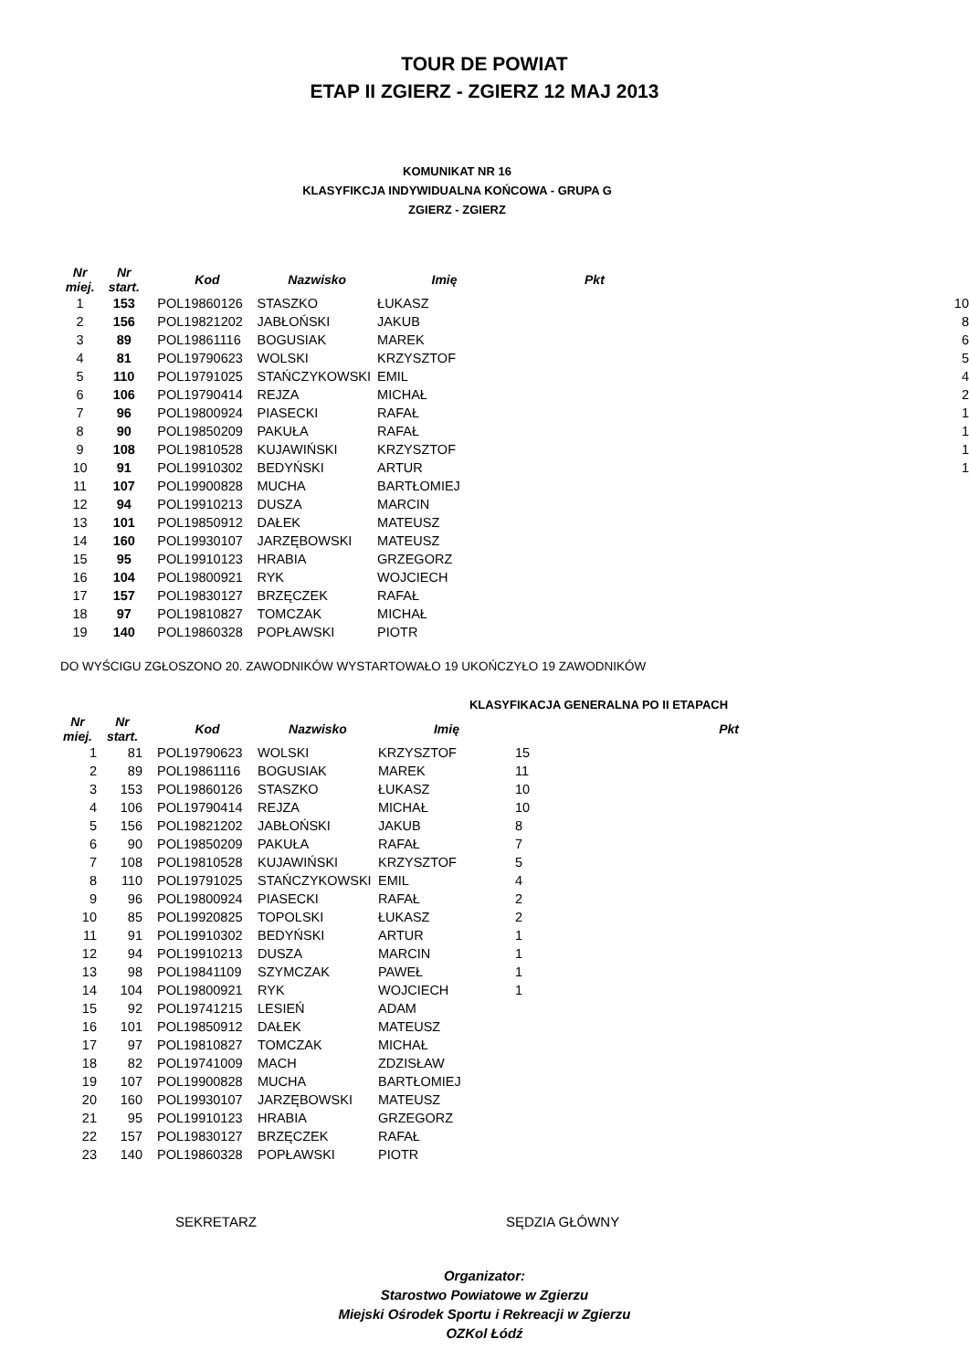TOUR DE POWIAT
ETAP II ZGIERZ - ZGIERZ 12 MAJ 2013
KOMUNIKAT NR 16
KLASYFIKCJA INDYWIDUALNA KOŃCOWA - GRUPA G
ZGIERZ - ZGIERZ
| Nr miej. | Nr start. | Kod | Nazwisko | Imię | Pkt | |
| --- | --- | --- | --- | --- | --- | --- |
| 1 | 153 | POL19860126 | STASZKO | ŁUKASZ | | 10 |
| 2 | 156 | POL19821202 | JABŁOŃSKI | JAKUB | | 8 |
| 3 | 89 | POL19861116 | BOGUSIAK | MAREK | | 6 |
| 4 | 81 | POL19790623 | WOLSKI | KRZYSZTOF | | 5 |
| 5 | 110 | POL19791025 | STAŃCZYKOWSKI | EMIL | | 4 |
| 6 | 106 | POL19790414 | REJZA | MICHAŁ | | 2 |
| 7 | 96 | POL19800924 | PIASECKI | RAFAŁ | | 1 |
| 8 | 90 | POL19850209 | PAKUŁA | RAFAŁ | | 1 |
| 9 | 108 | POL19810528 | KUJAWIŃSKI | KRZYSZTOF | | 1 |
| 10 | 91 | POL19910302 | BEDYŃSKI | ARTUR | | 1 |
| 11 | 107 | POL19900828 | MUCHA | BARTŁOMIEJ | | |
| 12 | 94 | POL19910213 | DUSZA | MARCIN | | |
| 13 | 101 | POL19850912 | DAŁEK | MATEUSZ | | |
| 14 | 160 | POL19930107 | JARZĘBOWSKI | MATEUSZ | | |
| 15 | 95 | POL19910123 | HRABIA | GRZEGORZ | | |
| 16 | 104 | POL19800921 | RYK | WOJCIECH | | |
| 17 | 157 | POL19830127 | BRZĘCZEK | RAFAŁ | | |
| 18 | 97 | POL19810827 | TOMCZAK | MICHAŁ | | |
| 19 | 140 | POL19860328 | POPŁAWSKI | PIOTR | | |
DO WYŚCIGU ZGŁOSZONO 20. ZAWODNIKÓW WYSTARTOWAŁO 19 UKOŃCZYŁO 19 ZAWODNIKÓW
KLASYFIKACJA GENERALNA PO II ETAPACH
| Nr miej. | Nr start. | Kod | Nazwisko | Imię | Pkt |
| --- | --- | --- | --- | --- | --- |
| 1 | 81 | POL19790623 | WOLSKI | KRZYSZTOF | 15 |
| 2 | 89 | POL19861116 | BOGUSIAK | MAREK | 11 |
| 3 | 153 | POL19860126 | STASZKO | ŁUKASZ | 10 |
| 4 | 106 | POL19790414 | REJZA | MICHAŁ | 10 |
| 5 | 156 | POL19821202 | JABŁOŃSKI | JAKUB | 8 |
| 6 | 90 | POL19850209 | PAKUŁA | RAFAŁ | 7 |
| 7 | 108 | POL19810528 | KUJAWIŃSKI | KRZYSZTOF | 5 |
| 8 | 110 | POL19791025 | STAŃCZYKOWSKI | EMIL | 4 |
| 9 | 96 | POL19800924 | PIASECKI | RAFAŁ | 2 |
| 10 | 85 | POL19920825 | TOPOLSKI | ŁUKASZ | 2 |
| 11 | 91 | POL19910302 | BEDYŃSKI | ARTUR | 1 |
| 12 | 94 | POL19910213 | DUSZA | MARCIN | 1 |
| 13 | 98 | POL19841109 | SZYMCZAK | PAWEŁ | 1 |
| 14 | 104 | POL19800921 | RYK | WOJCIECH | 1 |
| 15 | 92 | POL19741215 | LESIEŃ | ADAM | |
| 16 | 101 | POL19850912 | DAŁEK | MATEUSZ | |
| 17 | 97 | POL19810827 | TOMCZAK | MICHAŁ | |
| 18 | 82 | POL19741009 | MACH | ZDZISŁAW | |
| 19 | 107 | POL19900828 | MUCHA | BARTŁOMIEJ | |
| 20 | 160 | POL19930107 | JARZĘBOWSKI | MATEUSZ | |
| 21 | 95 | POL19910123 | HRABIA | GRZEGORZ | |
| 22 | 157 | POL19830127 | BRZĘCZEK | RAFAŁ | |
| 23 | 140 | POL19860328 | POPŁAWSKI | PIOTR | |
SEKRETARZ SĘDZIA GŁÓWNY
Organizator:
Starostwo Powiatowe w Zgierzu
Miejski Ośrodek Sportu i Rekreacji w Zgierzu
OZKol Łódź